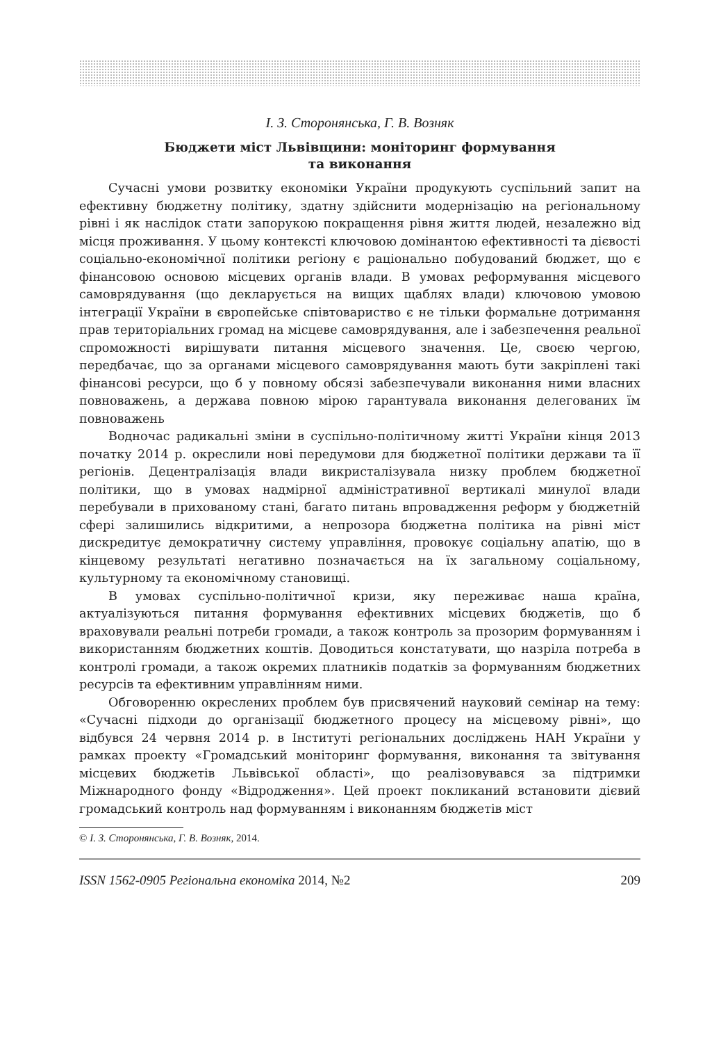І. З. Сторонянська, Г. В. Возняк
Бюджети міст Львівщини: моніторинг формування
та виконання
Сучасні умови розвитку економіки України продукують суспільний запит на ефективну бюджетну політику, здатну здійснити модернізацію на регіональному рівні і як наслідок стати запорукою покращення рівня життя людей, незалежно від місця проживання. У цьому контексті ключовою домінантою ефективності та дієвості соціально-економічної політики регіону є раціонально побудований бюджет, що є фінансовою основою місцевих органів влади. В умовах реформування місцевого самоврядування (що декларується на вищих щаблях влади) ключовою умовою інтеграції України в європейське співтовариство є не тільки формальне дотримання прав територіальних громад на місцеве самоврядування, але і забезпечення реальної спроможності вирішувати питання місцевого значення. Це, своєю чергою, передбачає, що за органами місцевого самоврядування мають бути закріплені такі фінансові ресурси, що б у повному обсязі забезпечували виконання ними власних повноважень, а держава повною мірою гарантувала виконання делегованих їм повноважень
Водночас радикальні зміни в суспільно-політичному житті України кінця 2013 початку 2014 р. окреслили нові передумови для бюджетної політики держави та її регіонів. Децентралізація влади викристалізувала низку проблем бюджетної політики, що в умовах надмірної адміністративної вертикалі минулої влади перебували в прихованому стані, багато питань впровадження реформ у бюджетній сфері залишились відкритими, а непрозора бюджетна політика на рівні міст дискредитує демократичну систему управління, провокує соціальну апатію, що в кінцевому результаті негативно позначається на їх загальному соціальному, культурному та економічному становищі.
В умовах суспільно-політичної кризи, яку переживає наша країна, актуалізуються питання формування ефективних місцевих бюджетів, що б враховували реальні потреби громади, а також контроль за прозорим формуванням і використанням бюджетних коштів. Доводиться констатувати, що назріла потреба в контролі громади, а також окремих платників податків за формуванням бюджетних ресурсів та ефективним управлінням ними.
Обговоренню окреслених проблем був присвячений науковий семінар на тему: «Сучасні підходи до організації бюджетного процесу на місцевому рівні», що відбувся 24 червня 2014 р. в Інституті регіональних досліджень НАН України у рамках проекту «Громадський моніторинг формування, виконання та звітування місцевих бюджетів Львівської області», що реалізовувався за підтримки Міжнародного фонду «Відродження». Цей проект покликаний встановити дієвий громадський контроль над формуванням і виконанням бюджетів міст
© І. З. Сторонянська, Г. В. Возняк, 2014.
ISSN 1562-0905 Регіональна економіка 2014, №2 209